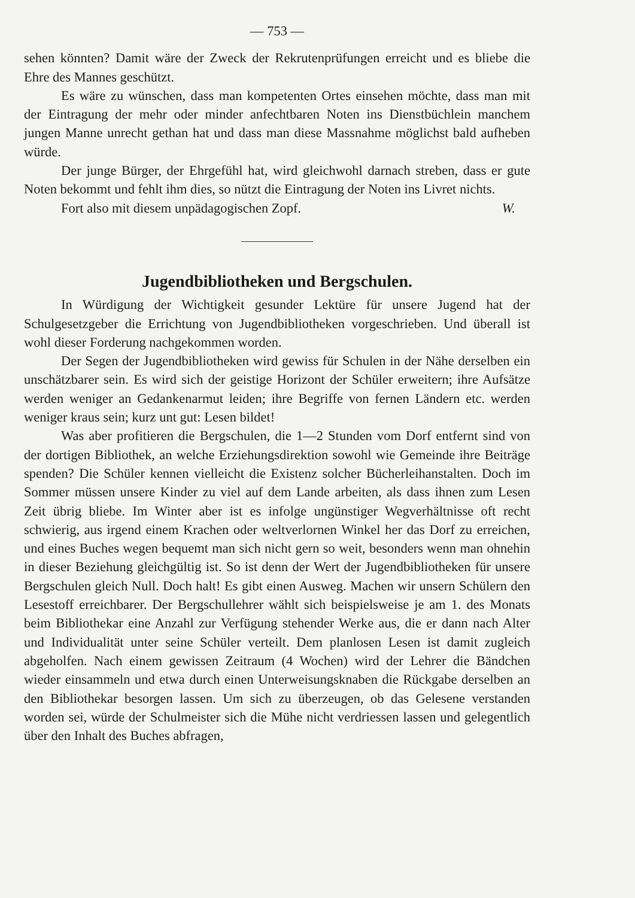— 753 —
sehen könnten? Damit wäre der Zweck der Rekrutenprüfungen erreicht und es bliebe die Ehre des Mannes geschützt.
Es wäre zu wünschen, dass man kompetenten Ortes einsehen möchte, dass man mit der Eintragung der mehr oder minder anfechtbaren Noten ins Dienstbüchlein manchem jungen Manne unrecht gethan hat und dass man diese Massnahme möglichst bald aufheben würde.
Der junge Bürger, der Ehrgefühl hat, wird gleichwohl darnach streben, dass er gute Noten bekommt und fehlt ihm dies, so nützt die Eintragung der Noten ins Livret nichts.
Fort also mit diesem unpädagogischen Zopf. W.
Jugendbibliotheken und Bergschulen.
In Würdigung der Wichtigkeit gesunder Lektüre für unsere Jugend hat der Schulgesetzgeber die Errichtung von Jugendbibliotheken vorgeschrieben. Und überall ist wohl dieser Forderung nachgekommen worden.
Der Segen der Jugendbibliotheken wird gewiss für Schulen in der Nähe derselben ein unschätzbarer sein. Es wird sich der geistige Horizont der Schüler erweitern; ihre Aufsätze werden weniger an Gedankenarmut leiden; ihre Begriffe von fernen Ländern etc. werden weniger kraus sein; kurz unt gut: Lesen bildet!
Was aber profitieren die Bergschulen, die 1—2 Stunden vom Dorf entfernt sind von der dortigen Bibliothek, an welche Erziehungsdirektion sowohl wie Gemeinde ihre Beiträge spenden? Die Schüler kennen vielleicht die Existenz solcher Bücherleihanstalten. Doch im Sommer müssen unsere Kinder zu viel auf dem Lande arbeiten, als dass ihnen zum Lesen Zeit übrig bliebe. Im Winter aber ist es infolge ungünstiger Wegverhältnisse oft recht schwierig, aus irgend einem Krachen oder weltverlornen Winkel her das Dorf zu erreichen, und eines Buches wegen bequemt man sich nicht gern so weit, besonders wenn man ohnehin in dieser Beziehung gleichgültig ist. So ist denn der Wert der Jugendbibliotheken für unsere Bergschulen gleich Null. Doch halt! Es gibt einen Ausweg. Machen wir unsern Schülern den Lesestoff erreichbarer. Der Bergschullehrer wählt sich beispielsweise je am 1. des Monats beim Bibliothekar eine Anzahl zur Verfügung stehender Werke aus, die er dann nach Alter und Individualität unter seine Schüler verteilt. Dem planlosen Lesen ist damit zugleich abgeholfen. Nach einem gewissen Zeitraum (4 Wochen) wird der Lehrer die Bändchen wieder einsammeln und etwa durch einen Unterweisungsknaben die Rückgabe derselben an den Bibliothekar besorgen lassen. Um sich zu überzeugen, ob das Gelesene verstanden worden sei, würde der Schulmeister sich die Mühe nicht verdriessen lassen und gelegentlich über den Inhalt des Buches abfragen,